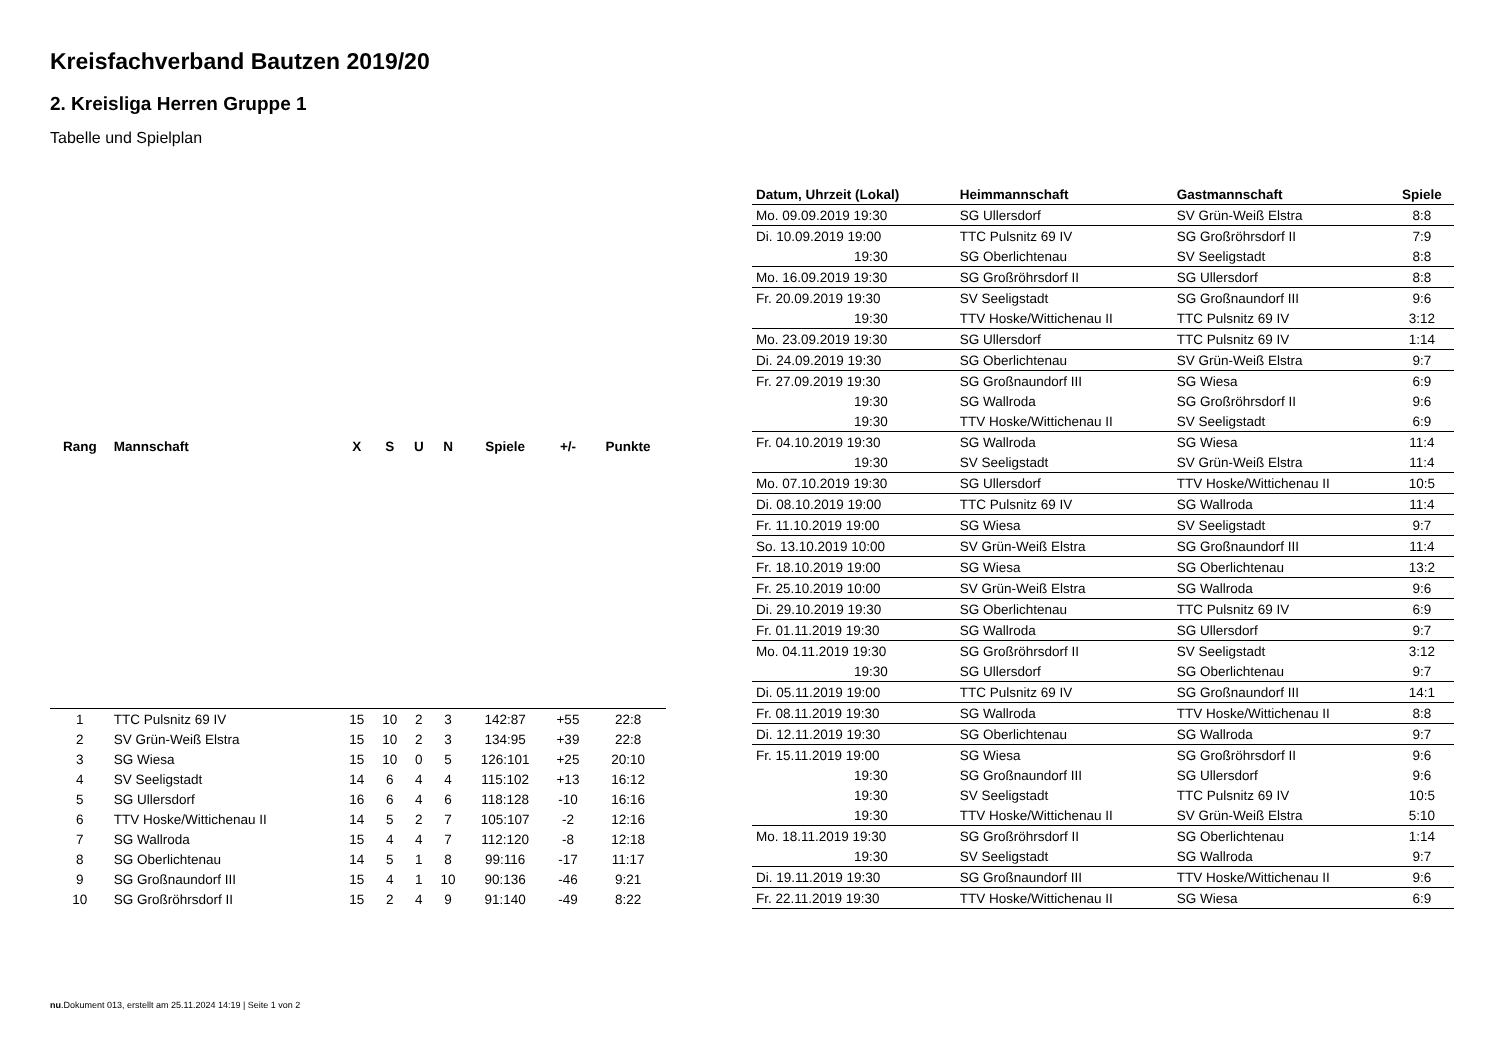Kreisfachverband Bautzen 2019/20
2. Kreisliga Herren Gruppe 1
Tabelle und Spielplan
| Rang | Mannschaft | X | S | U | N | Spiele | +/- | Punkte |
| --- | --- | --- | --- | --- | --- | --- | --- | --- |
| 1 | TTC Pulsnitz 69 IV | 15 | 10 | 2 | 3 | 142:87 | +55 | 22:8 |
| 2 | SV Grün-Weiß Elstra | 15 | 10 | 2 | 3 | 134:95 | +39 | 22:8 |
| 3 | SG Wiesa | 15 | 10 | 0 | 5 | 126:101 | +25 | 20:10 |
| 4 | SV Seeligstadt | 14 | 6 | 4 | 4 | 115:102 | +13 | 16:12 |
| 5 | SG Ullersdorf | 16 | 6 | 4 | 6 | 118:128 | -10 | 16:16 |
| 6 | TTV Hoske/Wittichenau II | 14 | 5 | 2 | 7 | 105:107 | -2 | 12:16 |
| 7 | SG Wallroda | 15 | 4 | 4 | 7 | 112:120 | -8 | 12:18 |
| 8 | SG Oberlichtenau | 14 | 5 | 1 | 8 | 99:116 | -17 | 11:17 |
| 9 | SG Großnaundorf III | 15 | 4 | 1 | 10 | 90:136 | -46 | 9:21 |
| 10 | SG Großröhrsdorf II | 15 | 2 | 4 | 9 | 91:140 | -49 | 8:22 |
| Datum, Uhrzeit (Lokal) | Heimmannschaft | Gastmannschaft | Spiele |
| --- | --- | --- | --- |
| Mo. 09.09.2019 19:30 | SG Ullersdorf | SV Grün-Weiß Elstra | 8:8 |
| Di. 10.09.2019 19:00 | TTC Pulsnitz 69 IV | SG Großröhrsdorf II | 7:9 |
| 19:30 | SG Oberlichtenau | SV Seeligstadt | 8:8 |
| Mo. 16.09.2019 19:30 | SG Großröhrsdorf II | SG Ullersdorf | 8:8 |
| Fr. 20.09.2019 19:30 | SV Seeligstadt | SG Großnaundorf III | 9:6 |
| 19:30 | TTV Hoske/Wittichenau II | TTC Pulsnitz 69 IV | 3:12 |
| Mo. 23.09.2019 19:30 | SG Ullersdorf | TTC Pulsnitz 69 IV | 1:14 |
| Di. 24.09.2019 19:30 | SG Oberlichtenau | SV Grün-Weiß Elstra | 9:7 |
| Fr. 27.09.2019 19:30 | SG Großnaundorf III | SG Wiesa | 6:9 |
| 19:30 | SG Wallroda | SG Großröhrsdorf II | 9:6 |
| 19:30 | TTV Hoske/Wittichenau II | SV Seeligstadt | 6:9 |
| Fr. 04.10.2019 19:30 | SG Wallroda | SG Wiesa | 11:4 |
| 19:30 | SV Seeligstadt | SV Grün-Weiß Elstra | 11:4 |
| Mo. 07.10.2019 19:30 | SG Ullersdorf | TTV Hoske/Wittichenau II | 10:5 |
| Di. 08.10.2019 19:00 | TTC Pulsnitz 69 IV | SG Wallroda | 11:4 |
| Fr. 11.10.2019 19:00 | SG Wiesa | SV Seeligstadt | 9:7 |
| So. 13.10.2019 10:00 | SV Grün-Weiß Elstra | SG Großnaundorf III | 11:4 |
| Fr. 18.10.2019 19:00 | SG Wiesa | SG Oberlichtenau | 13:2 |
| Fr. 25.10.2019 10:00 | SV Grün-Weiß Elstra | SG Wallroda | 9:6 |
| Di. 29.10.2019 19:30 | SG Oberlichtenau | TTC Pulsnitz 69 IV | 6:9 |
| Fr. 01.11.2019 19:30 | SG Wallroda | SG Ullersdorf | 9:7 |
| Mo. 04.11.2019 19:30 | SG Großröhrsdorf II | SV Seeligstadt | 3:12 |
| 19:30 | SG Ullersdorf | SG Oberlichtenau | 9:7 |
| Di. 05.11.2019 19:00 | TTC Pulsnitz 69 IV | SG Großnaundorf III | 14:1 |
| Fr. 08.11.2019 19:30 | SG Wallroda | TTV Hoske/Wittichenau II | 8:8 |
| Di. 12.11.2019 19:30 | SG Oberlichtenau | SG Wallroda | 9:7 |
| Fr. 15.11.2019 19:00 | SG Wiesa | SG Großröhrsdorf II | 9:6 |
| 19:30 | SG Großnaundorf III | SG Ullersdorf | 9:6 |
| 19:30 | SV Seeligstadt | TTC Pulsnitz 69 IV | 10:5 |
| 19:30 | TTV Hoske/Wittichenau II | SV Grün-Weiß Elstra | 5:10 |
| Mo. 18.11.2019 19:30 | SG Großröhrsdorf II | SG Oberlichtenau | 1:14 |
| 19:30 | SV Seeligstadt | SG Wallroda | 9:7 |
| Di. 19.11.2019 19:30 | SG Großnaundorf III | TTV Hoske/Wittichenau II | 9:6 |
| Fr. 22.11.2019 19:30 | TTV Hoske/Wittichenau II | SG Wiesa | 6:9 |
nu.Dokument 013, erstellt am 25.11.2024 14:19 | Seite 1 von 2